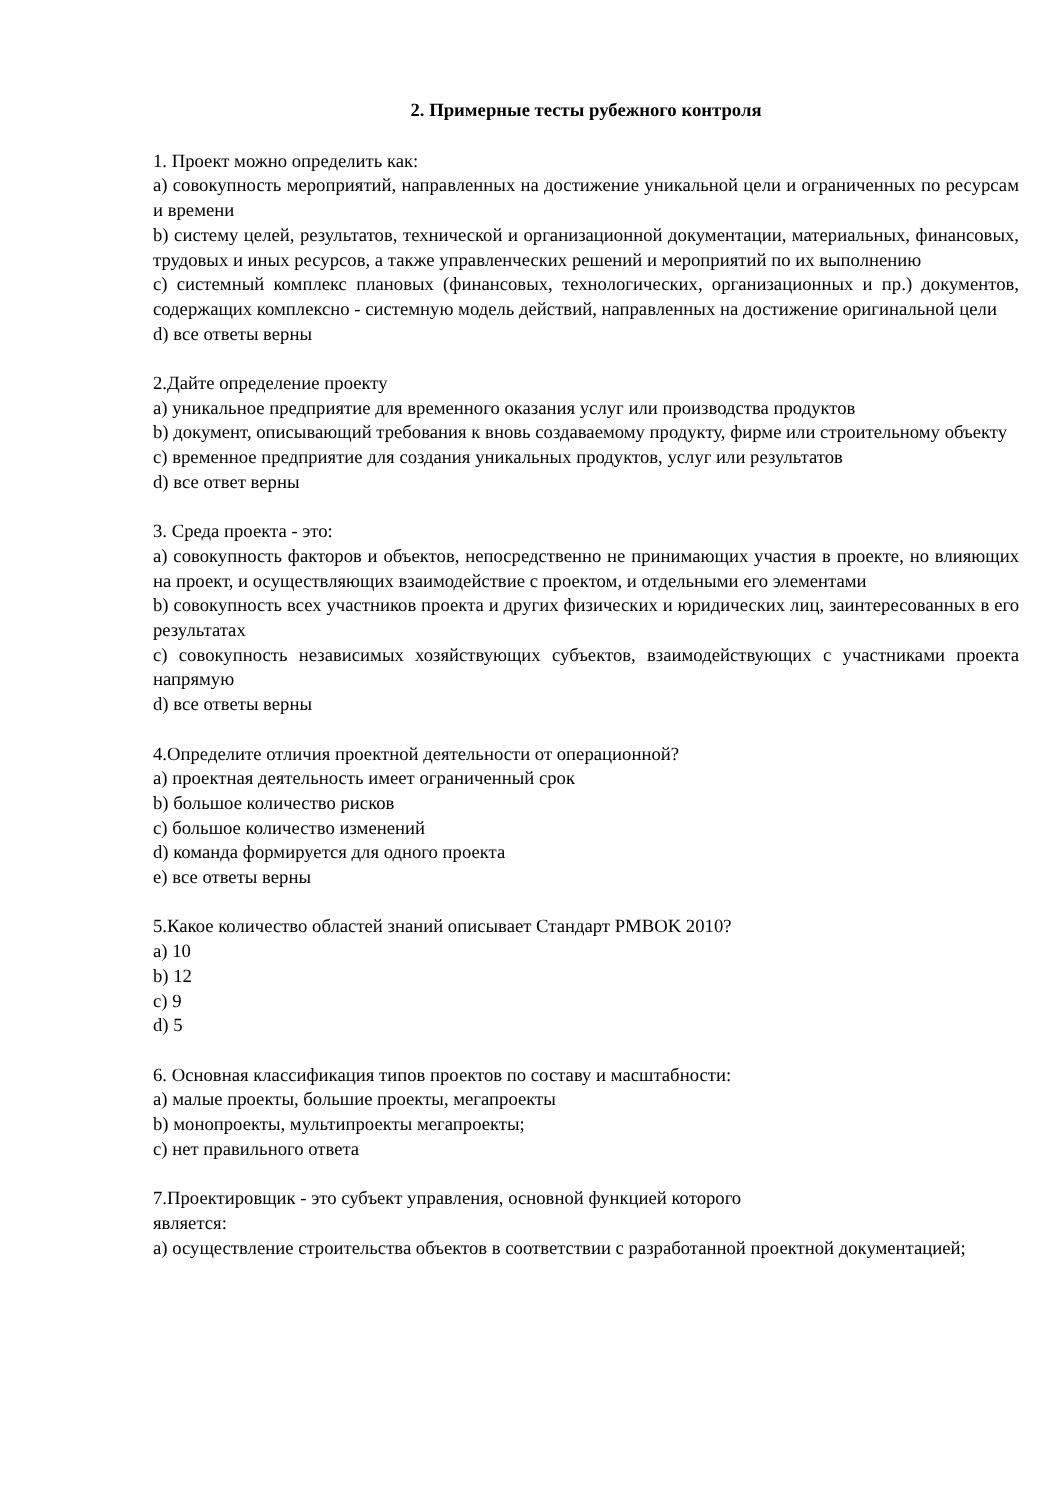2. Примерные тесты рубежного контроля
1. Проект можно определить как:
а) совокупность мероприятий, направленных на достижение уникальной цели и ограниченных по ресурсам и времени
b) систему целей, результатов, технической и организационной документации, материальных, финансовых, трудовых и иных ресурсов, а также управленческих решений и мероприятий по их выполнению
c) системный комплекс плановых (финансовых, технологических, организационных и пр.) документов, содержащих комплексно - системную модель действий, направленных на достижение оригинальной цели
d) все ответы верны
2.Дайте определение проекту
a) уникальное предприятие для временного оказания услуг или производства продуктов
b) документ, описывающий требования к вновь создаваемому продукту, фирме или строительному объекту
c) временное предприятие для создания уникальных продуктов, услуг или результатов
d) все ответ верны
3. Среда проекта - это:
a) совокупность факторов и объектов, непосредственно не принимающих участия в проекте, но влияющих на проект, и осуществляющих взаимодействие с проектом, и отдельными его элементами
b) совокупность всех участников проекта и других физических и юридических лиц, заинтересованных в его результатах
c) совокупность независимых хозяйствующих субъектов, взаимодействующих с участниками проекта напрямую
d) все ответы верны
4.Определите отличия проектной деятельности от операционной?
a) проектная деятельность имеет ограниченный срок
b) большое количество рисков
c) большое количество изменений
d) команда формируется для одного проекта
e) все ответы верны
5.Какое количество областей знаний описывает Стандарт PMBOK 2010?
a) 10
b) 12
c) 9
d) 5
6. Основная классификация типов проектов по составу и масштабности:
a) малые проекты, большие проекты, мегапроекты
b) монопроекты, мультипроекты мегапроекты;
c) нет правильного ответа
7.Проектировщик - это субъект управления, основной функцией которого
является:
a) осуществление строительства объектов в соответствии с разработанной проектной документацией;